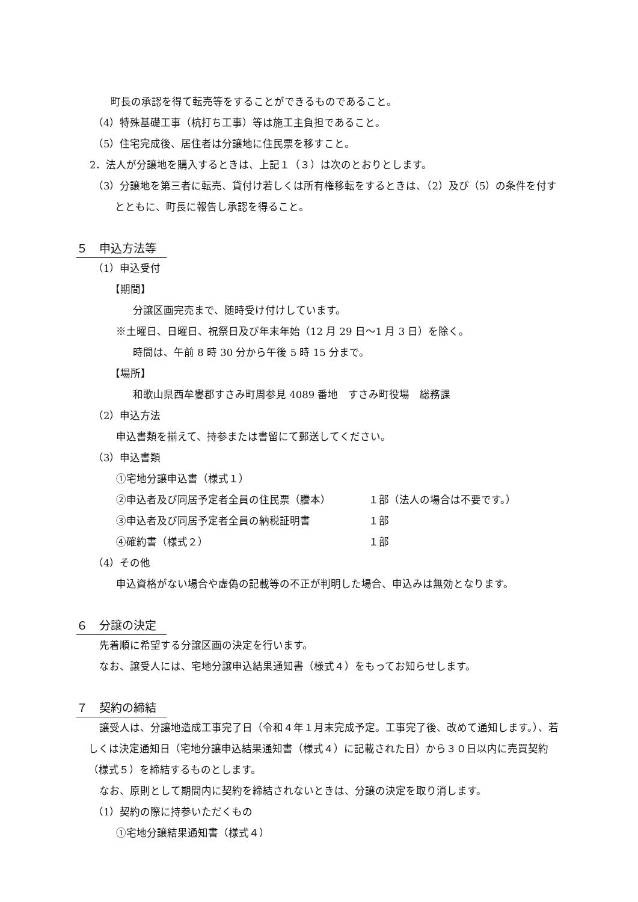町長の承認を得て転売等をすることができるものであること。
（4）特殊基礎工事（杭打ち工事）等は施工主負担であること。
（5）住宅完成後、居住者は分譲地に住民票を移すこと。
2．法人が分譲地を購入するときは、上記１（３）は次のとおりとします。
（3）分譲地を第三者に転売、貸付け若しくは所有権移転をするときは、（2）及び（5）の条件を付すとともに、町長に報告し承認を得ること。
５　申込方法等
（1）申込受付
【期間】
分譲区画完売まで、随時受け付けしています。
※土曜日、日曜日、祝祭日及び年末年始（12 月 29 日～1 月 3 日）を除く。
時間は、午前 8 時 30 分から午後 5 時 15 分まで。
【場所】
和歌山県西牟婁郡すさみ町周参見 4089 番地　すさみ町役場　総務課
（2）申込方法
申込書類を揃えて、持参または書留にて郵送してください。
（3）申込書類
①宅地分譲申込書（様式１）
②申込者及び同居予定者全員の住民票（謄本） １部（法人の場合は不要です。）
③申込者及び同居予定者全員の納税証明書 １部
④確約書（様式２） １部
（4）その他
申込資格がない場合や虚偽の記載等の不正が判明した場合、申込みは無効となります。
６　分譲の決定
先着順に希望する分譲区画の決定を行います。
なお、譲受人には、宅地分譲申込結果通知書（様式４）をもってお知らせします。
７　契約の締結
譲受人は、分譲地造成工事完了日（令和４年１月末完成予定。工事完了後、改めて通知します。）、若しくは決定通知日（宅地分譲申込結果通知書（様式４）に記載された日）から３０日以内に売買契約（様式５）を締結するものとします。
なお、原則として期間内に契約を締結されないときは、分譲の決定を取り消します。
（1）契約の際に持参いただくもの
①宅地分譲結果通知書（様式４）